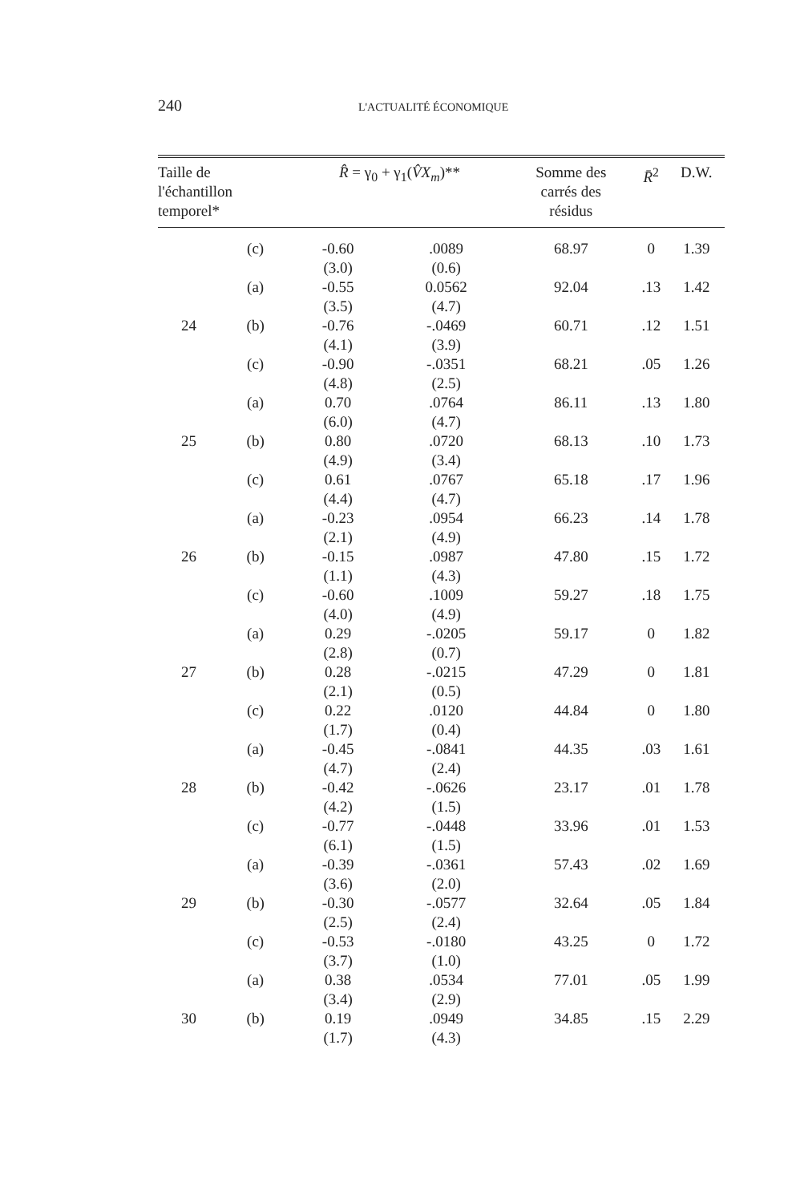240 L'ACTUALITÉ ÉCONOMIQUE
| Taille de l'échantillon temporel* | | R̂ = γ<sub>0</sub> + γ<sub>1</sub>( V̂X<sub>m</sub> )** | | Somme des carrés des résidus | R̄<sup>2</sup> | D.W. |
| --- | --- | --- | --- | --- | --- | --- |
| | (c) | -0.60 (3.0) | .0089 (0.6) | 68.97 | 0 | 1.39 |
| | (a) | -0.55 (3.5) | 0.0562 (4.7) | 92.04 | .13 | 1.42 |
| 24 | (b) | -0.76 (4.1) | -.0469 (3.9) | 60.71 | .12 | 1.51 |
| | (c) | -0.90 (4.8) | -.0351 (2.5) | 68.21 | .05 | 1.26 |
| | (a) | 0.70 (6.0) | .0764 (4.7) | 86.11 | .13 | 1.80 |
| 25 | (b) | 0.80 (4.9) | .0720 (3.4) | 68.13 | .10 | 1.73 |
| | (c) | 0.61 (4.4) | .0767 (4.7) | 65.18 | .17 | 1.96 |
| | (a) | -0.23 (2.1) | .0954 (4.9) | 66.23 | .14 | 1.78 |
| 26 | (b) | -0.15 (1.1) | .0987 (4.3) | 47.80 | .15 | 1.72 |
| | (c) | -0.60 (4.0) | .1009 (4.9) | 59.27 | .18 | 1.75 |
| | (a) | 0.29 (2.8) | -.0205 (0.7) | 59.17 | 0 | 1.82 |
| 27 | (b) | 0.28 (2.1) | -.0215 (0.5) | 47.29 | 0 | 1.81 |
| | (c) | 0.22 (1.7) | .0120 (0.4) | 44.84 | 0 | 1.80 |
| | (a) | -0.45 (4.7) | -.0841 (2.4) | 44.35 | .03 | 1.61 |
| 28 | (b) | -0.42 (4.2) | -.0626 (1.5) | 23.17 | .01 | 1.78 |
| | (c) | -0.77 (6.1) | -.0448 (1.5) | 33.96 | .01 | 1.53 |
| | (a) | -0.39 (3.6) | -.0361 (2.0) | 57.43 | .02 | 1.69 |
| 29 | (b) | -0.30 (2.5) | -.0577 (2.4) | 32.64 | .05 | 1.84 |
| | (c) | -0.53 (3.7) | -.0180 (1.0) | 43.25 | 0 | 1.72 |
| | (a) | 0.38 (3.4) | .0534 (2.9) | 77.01 | .05 | 1.99 |
| 30 | (b) | 0.19 (1.7) | .0949 (4.3) | 34.85 | .15 | 2.29 |